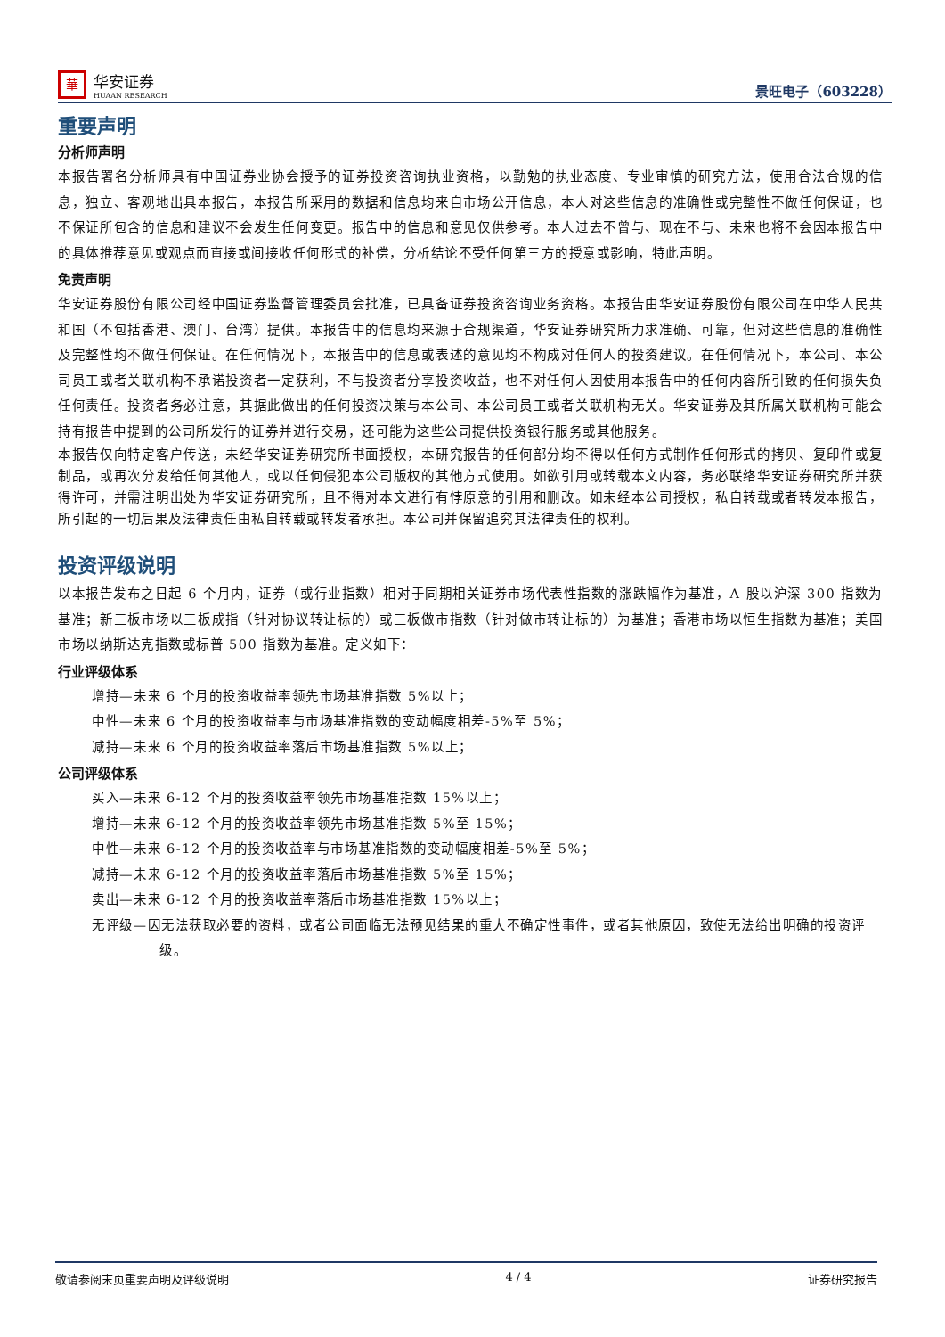華
华安证券
HUAAN RESEARCH
景旺电子（603228）
重要声明
分析师声明
本报告署名分析师具有中国证券业协会授予的证券投资咨询执业资格，以勤勉的执业态度、专业审慎的研究方法，使用合法合规的信息，独立、客观地出具本报告，本报告所采用的数据和信息均来自市场公开信息，本人对这些信息的准确性或完整性不做任何保证，也不保证所包含的信息和建议不会发生任何变更。报告中的信息和意见仅供参考。本人过去不曾与、现在不与、未来也将不会因本报告中的具体推荐意见或观点而直接或间接收任何形式的补偿，分析结论不受任何第三方的授意或影响，特此声明。
免责声明
华安证券股份有限公司经中国证券监督管理委员会批准，已具备证券投资咨询业务资格。本报告由华安证券股份有限公司在中华人民共和国（不包括香港、澳门、台湾）提供。本报告中的信息均来源于合规渠道，华安证券研究所力求准确、可靠，但对这些信息的准确性及完整性均不做任何保证。在任何情况下，本报告中的信息或表述的意见均不构成对任何人的投资建议。在任何情况下，本公司、本公司员工或者关联机构不承诺投资者一定获利，不与投资者分享投资收益，也不对任何人因使用本报告中的任何内容所引致的任何损失负任何责任。投资者务必注意，其据此做出的任何投资决策与本公司、本公司员工或者关联机构无关。华安证券及其所属关联机构可能会持有报告中提到的公司所发行的证券并进行交易，还可能为这些公司提供投资银行服务或其他服务。
本报告仅向特定客户传送，未经华安证券研究所书面授权，本研究报告的任何部分均不得以任何方式制作任何形式的拷贝、复印件或复制品，或再次分发给任何其他人，或以任何侵犯本公司版权的其他方式使用。如欲引用或转载本文内容，务必联络华安证券研究所并获得许可，并需注明出处为华安证券研究所，且不得对本文进行有悖原意的引用和删改。如未经本公司授权，私自转载或者转发本报告，所引起的一切后果及法律责任由私自转载或转发者承担。本公司并保留追究其法律责任的权利。
投资评级说明
以本报告发布之日起 6 个月内，证券（或行业指数）相对于同期相关证券市场代表性指数的涨跌幅作为基准，A 股以沪深 300 指数为基准；新三板市场以三板成指（针对协议转让标的）或三板做市指数（针对做市转让标的）为基准；香港市场以恒生指数为基准；美国市场以纳斯达克指数或标普 500 指数为基准。定义如下：
行业评级体系
增持—未来 6 个月的投资收益率领先市场基准指数 5%以上；
中性—未来 6 个月的投资收益率与市场基准指数的变动幅度相差-5%至 5%；
减持—未来 6 个月的投资收益率落后市场基准指数 5%以上；
公司评级体系
买入—未来 6-12 个月的投资收益率领先市场基准指数 15%以上；
增持—未来 6-12 个月的投资收益率领先市场基准指数 5%至 15%；
中性—未来 6-12 个月的投资收益率与市场基准指数的变动幅度相差-5%至 5%；
减持—未来 6-12 个月的投资收益率落后市场基准指数 5%至 15%；
卖出—未来 6-12 个月的投资收益率落后市场基准指数 15%以上；
无评级—因无法获取必要的资料，或者公司面临无法预见结果的重大不确定性事件，或者其他原因，致使无法给出明确的投资评级。
敬请参阅末页重要声明及评级说明 4 / 4 证券研究报告